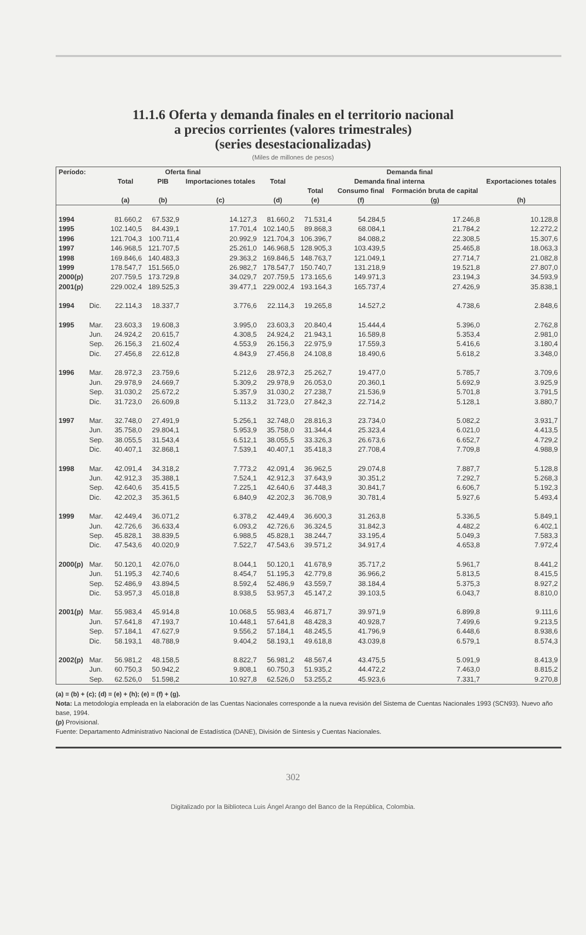11.1.6 Oferta y demanda finales en el territorio nacional
a precios corrientes (valores trimestrales)
(series desestacionalizadas)
(Miles de millones de pesos)
| Período: | | Oferta final | | | Demanda final | | | | |
| --- | --- | --- | --- | --- | --- | --- | --- | --- | --- |
| | | Total | PIB | Importaciones totales | Total | Demanda final interna | | | Exportaciones totales |
| | | | | | | Total | Consumo final | Formación bruta de capital | |
| | | (a) | (b) | (c) | (d) | (e) | (f) | (g) | (h) |
| 1994 | | 81.660,2 | 67.532,9 | 14.127,3 | 81.660,2 | 71.531,4 | 54.284,5 | 17.246,8 | 10.128,8 |
| 1995 | | 102.140,5 | 84.439,1 | 17.701,4 | 102.140,5 | 89.868,3 | 68.084,1 | 21.784,2 | 12.272,2 |
| 1996 | | 121.704,3 | 100.711,4 | 20.992,9 | 121.704,3 | 106.396,7 | 84.088,2 | 22.308,5 | 15.307,6 |
| 1997 | | 146.968,5 | 121.707,5 | 25.261,0 | 146.968,5 | 128.905,3 | 103.439,5 | 25.465,8 | 18.063,3 |
| 1998 | | 169.846,6 | 140.483,3 | 29.363,2 | 169.846,5 | 148.763,7 | 121.049,1 | 27.714,7 | 21.082,8 |
| 1999 | | 178.547,7 | 151.565,0 | 26.982,7 | 178.547,7 | 150.740,7 | 131.218,9 | 19.521,8 | 27.807,0 |
| 2000(p) | | 207.759,5 | 173.729,8 | 34.029,7 | 207.759,5 | 173.165,6 | 149.971,3 | 23.194,3 | 34.593,9 |
| 2001(p) | | 229.002,4 | 189.525,3 | 39.477,1 | 229.002,4 | 193.164,3 | 165.737,4 | 27.426,9 | 35.838,1 |
| 1994 | Dic. | 22.114,3 | 18.337,7 | 3.776,6 | 22.114,3 | 19.265,8 | 14.527,2 | 4.738,6 | 2.848,6 |
| 1995 | Mar. | 23.603,3 | 19.608,3 | 3.995,0 | 23.603,3 | 20.840,4 | 15.444,4 | 5.396,0 | 2.762,8 |
| | Jun. | 24.924,2 | 20.615,7 | 4.308,5 | 24.924,2 | 21.943,1 | 16.589,8 | 5.353,4 | 2.981,0 |
| | Sep. | 26.156,3 | 21.602,4 | 4.553,9 | 26.156,3 | 22.975,9 | 17.559,3 | 5.416,6 | 3.180,4 |
| | Dic. | 27.456,8 | 22.612,8 | 4.843,9 | 27.456,8 | 24.108,8 | 18.490,6 | 5.618,2 | 3.348,0 |
| 1996 | Mar. | 28.972,3 | 23.759,6 | 5.212,6 | 28.972,3 | 25.262,7 | 19.477,0 | 5.785,7 | 3.709,6 |
| | Jun. | 29.978,9 | 24.669,7 | 5.309,2 | 29.978,9 | 26.053,0 | 20.360,1 | 5.692,9 | 3.925,9 |
| | Sep. | 31.030,2 | 25.672,2 | 5.357,9 | 31.030,2 | 27.238,7 | 21.536,9 | 5.701,8 | 3.791,5 |
| | Dic. | 31.723,0 | 26.609,8 | 5.113,2 | 31.723,0 | 27.842,3 | 22.714,2 | 5.128,1 | 3.880,7 |
| 1997 | Mar. | 32.748,0 | 27.491,9 | 5.256,1 | 32.748,0 | 28.816,3 | 23.734,0 | 5.082,2 | 3.931,7 |
| | Jun. | 35.758,0 | 29.804,1 | 5.953,9 | 35.758,0 | 31.344,4 | 25.323,4 | 6.021,0 | 4.413,5 |
| | Sep. | 38.055,5 | 31.543,4 | 6.512,1 | 38.055,5 | 33.326,3 | 26.673,6 | 6.652,7 | 4.729,2 |
| | Dic. | 40.407,1 | 32.868,1 | 7.539,1 | 40.407,1 | 35.418,3 | 27.708,4 | 7.709,8 | 4.988,9 |
| 1998 | Mar. | 42.091,4 | 34.318,2 | 7.773,2 | 42.091,4 | 36.962,5 | 29.074,8 | 7.887,7 | 5.128,8 |
| | Jun. | 42.912,3 | 35.388,1 | 7.524,1 | 42.912,3 | 37.643,9 | 30.351,2 | 7.292,7 | 5.268,3 |
| | Sep. | 42.640,6 | 35.415,5 | 7.225,1 | 42.640,6 | 37.448,3 | 30.841,7 | 6.606,7 | 5.192,3 |
| | Dic. | 42.202,3 | 35.361,5 | 6.840,9 | 42.202,3 | 36.708,9 | 30.781,4 | 5.927,6 | 5.493,4 |
| 1999 | Mar. | 42.449,4 | 36.071,2 | 6.378,2 | 42.449,4 | 36.600,3 | 31.263,8 | 5.336,5 | 5.849,1 |
| | Jun. | 42.726,6 | 36.633,4 | 6.093,2 | 42.726,6 | 36.324,5 | 31.842,3 | 4.482,2 | 6.402,1 |
| | Sep. | 45.828,1 | 38.839,5 | 6.988,5 | 45.828,1 | 38.244,7 | 33.195,4 | 5.049,3 | 7.583,3 |
| | Dic. | 47.543,6 | 40.020,9 | 7.522,7 | 47.543,6 | 39.571,2 | 34.917,4 | 4.653,8 | 7.972,4 |
| 2000(p) | Mar. | 50.120,1 | 42.076,0 | 8.044,1 | 50.120,1 | 41.678,9 | 35.717,2 | 5.961,7 | 8.441,2 |
| | Jun. | 51.195,3 | 42.740,6 | 8.454,7 | 51.195,3 | 42.779,8 | 36.966,2 | 5.813,5 | 8.415,5 |
| | Sep. | 52.486,9 | 43.894,5 | 8.592,4 | 52.486,9 | 43.559,7 | 38.184,4 | 5.375,3 | 8.927,2 |
| | Dic. | 53.957,3 | 45.018,8 | 8.938,5 | 53.957,3 | 45.147,2 | 39.103,5 | 6.043,7 | 8.810,0 |
| 2001(p) | Mar. | 55.983,4 | 45.914,8 | 10.068,5 | 55.983,4 | 46.871,7 | 39.971,9 | 6.899,8 | 9.111,6 |
| | Jun. | 57.641,8 | 47.193,7 | 10.448,1 | 57.641,8 | 48.428,3 | 40.928,7 | 7.499,6 | 9.213,5 |
| | Sep. | 57.184,1 | 47.627,9 | 9.556,2 | 57.184,1 | 48.245,5 | 41.796,9 | 6.448,6 | 8.938,6 |
| | Dic. | 58.193,1 | 48.788,9 | 9.404,2 | 58.193,1 | 49.618,8 | 43.039,8 | 6.579,1 | 8.574,3 |
| 2002(p) | Mar. | 56.981,2 | 48.158,5 | 8.822,7 | 56.981,2 | 48.567,4 | 43.475,5 | 5.091,9 | 8.413,9 |
| | Jun. | 60.750,3 | 50.942,2 | 9.808,1 | 60.750,3 | 51.935,2 | 44.472,2 | 7.463,0 | 8.815,2 |
| | Sep. | 62.526,0 | 51.598,2 | 10.927,8 | 62.526,0 | 53.255,2 | 45.923,6 | 7.331,7 | 9.270,8 |
(a) = (b) + (c); (d) = (e) + (h); (e) = (f) + (g).
Nota: La metodología empleada en la elaboración de las Cuentas Nacionales corresponde a la nueva revisión del Sistema de Cuentas Nacionales 1993 (SCN93). Nuevo año base, 1994.
(p) Provisional.
Fuente: Departamento Administrativo Nacional de Estadística (DANE), División de Síntesis y Cuentas Nacionales.
302
Digitalizado por la Biblioteca Luis Ángel Arango del Banco de la República, Colombia.